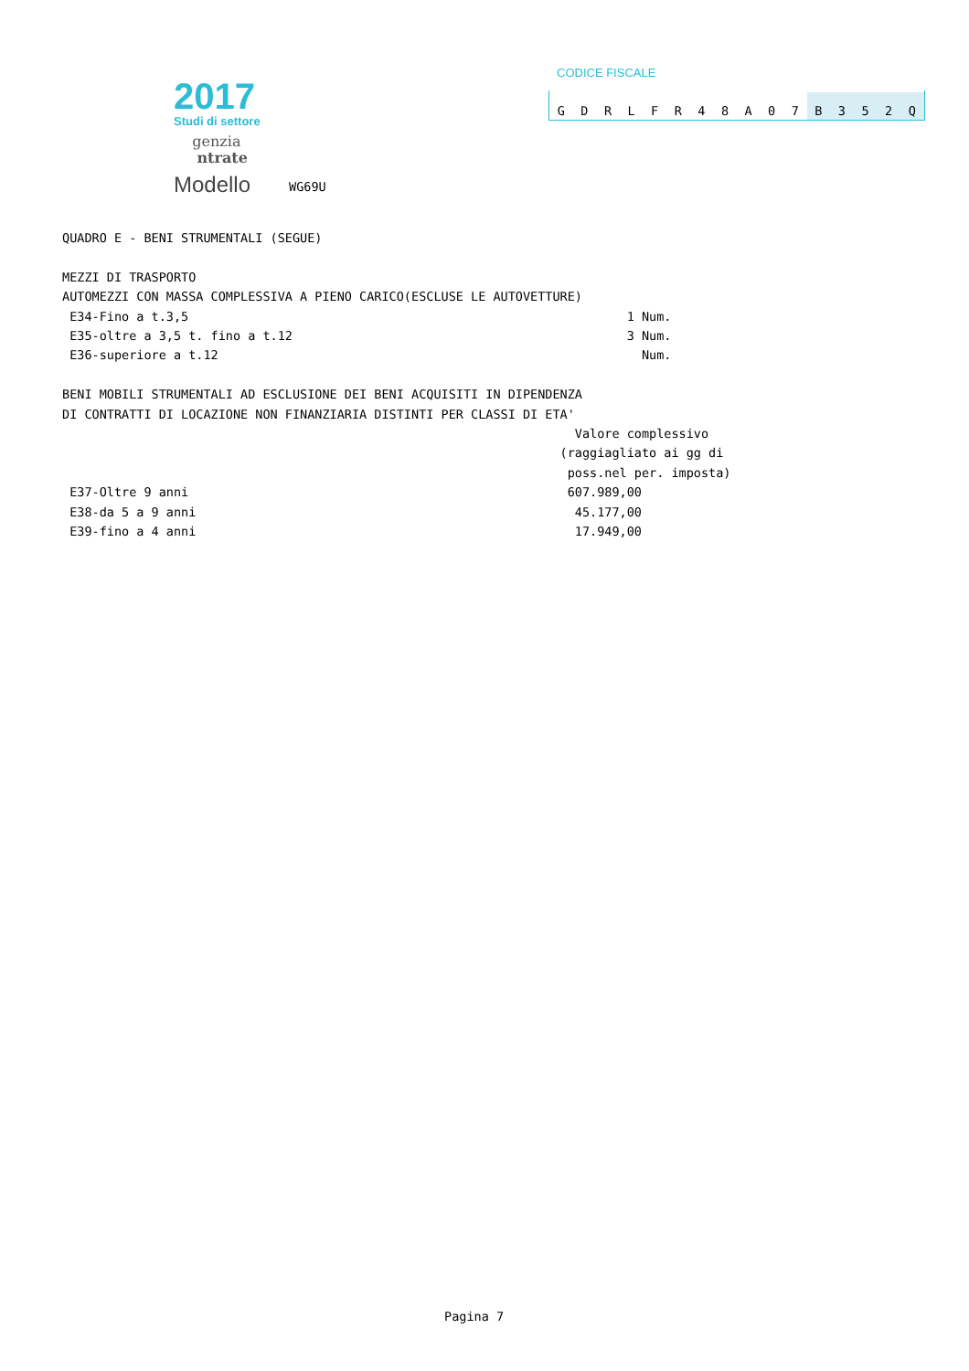2017
Studi di settore
genzia
ntrate
Modello
WG69U
CODICE FISCALE
GDRLFR 48 A 07 B 352 Q
QUADRO E - BENI STRUMENTALI (SEGUE)

MEZZI DI TRASPORTO
AUTOMEZZI CON MASSA COMPLESSIVA A PIENO CARICO(ESCLUSE LE AUTOVETTURE)
 E34-Fino a t.3,5                                                           1 Num.
 E35-oltre a 3,5 t. fino a t.12                                             3 Num.
 E36-superiore a t.12                                                         Num.

BENI MOBILI STRUMENTALI AD ESCLUSIONE DEI BENI ACQUISITI IN DIPENDENZA
DI CONTRATTI DI LOCAZIONE NON FINANZIARIA DISTINTI PER CLASSI DI ETA'
                                                                     Valore complessivo
                                                                   (raggiagliato ai gg di
                                                                    poss.nel per. imposta)
 E37-Oltre 9 anni                                                   607.989,00
 E38-da 5 a 9 anni                                                   45.177,00
 E39-fino a 4 anni                                                   17.949,00
Pagina 7